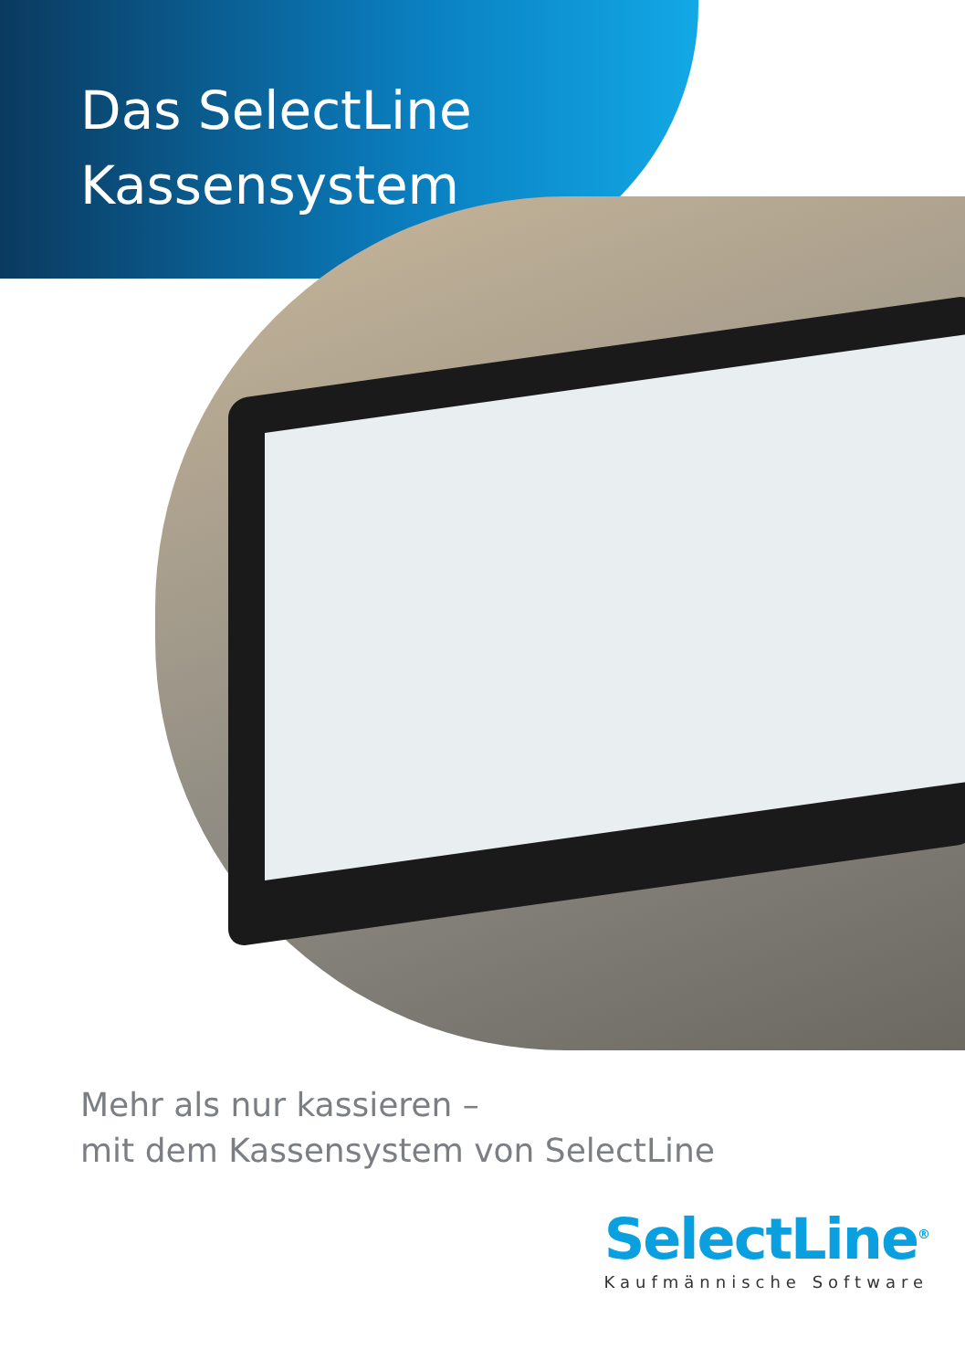Das SelectLine
Kassensystem
Mehr als nur kassieren –
mit dem Kassensystem von SelectLine
SelectLine<sup>®</sup>
Kaufmännische Software